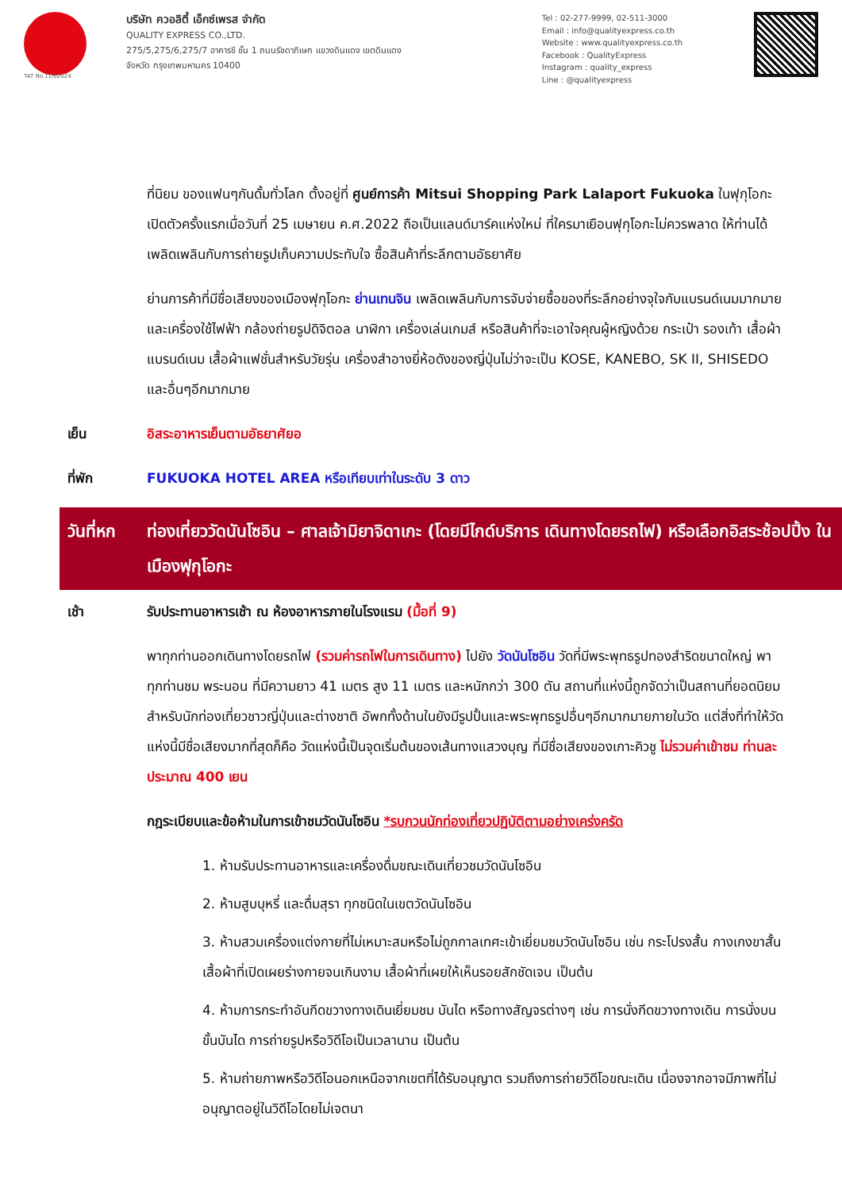บริษัท ควอลิตี้ เอ็กซ์เพรส จำกัด
QUALITY EXPRESS CO.,LTD.
275/5,275/6,275/7 อาคารซี ชั้น 1 ถนนรัชดาภิเษก แขวงดินแดง เขตดินแดง
จังหวัด กรุงเทพมหานคร 10400
Tel : 02-277-9999, 02-511-3000
Email : info@qualityexpress.co.th
Website : www.qualityexpress.co.th
Facebook : QualityExpress
Instagram : quality_express
Line : @qualityexpress
TAT No.11/02024
ที่นิยม ของแฟนๆกันดั้มทั่วโลก ตั้งอยู่ที่ ศูนย์การค้า Mitsui Shopping Park Lalaport Fukuoka ในฟุกุโอกะ เปิดตัวครั้งแรกเมื่อวันที่ 25 เมษายน ค.ศ.2022 ถือเป็นแลนด์มาร์คแห่งใหม่ ที่ใครมาเยือนฟุกุโอกะไม่ควรพลาด ให้ท่านได้เพลิดเพลินกับการถ่ายรูปเก็บความประทับใจ ซื้อสินค้าที่ระลึกตามอัธยาศัย
ย่านการค้าที่มีชื่อเสียงของเมืองฟุกุโอกะ ย่านเทนจิน เพลิดเพลินกับการจับจ่ายซื้อของที่ระลึกอย่างจุใจกับแบรนด์เนมมากมาย และเครื่องใช้ไฟฟ้า กล้องถ่ายรูปดิจิตอล นาฬิกา เครื่องเล่นเกมส์ หรือสินค้าที่จะเอาใจคุณผู้หญิงด้วย กระเป๋า รองเท้า เสื้อผ้าแบรนด์เนม เสื้อผ้าแฟชั่นสำหรับวัยรุ่น เครื่องสำอางยี่ห้อดังของญี่ปุ่นไม่ว่าจะเป็น KOSE, KANEBO, SK II, SHISEDO และอื่นๆอีกมากมาย
เย็น อิสระอาหารเย็นตามอัธยาศัยอ
ที่พัก FUKUOKA HOTEL AREA หรือเทียบเท่าในระดับ 3 ดาว
วันที่หก ท่องเที่ยววัดนันโซอิน – ศาลเจ้ามิยาจิดาเกะ (โดยมีไกด์บริการ เดินทางโดยรถไฟ) หรือเลือกอิสระช้อปปิ้ง ในเมืองฟุกุโอกะ
เช้า รับประทานอาหารเช้า ณ ห้องอาหารภายในโรงแรม (มื้อที่ 9)
พาทุกท่านออกเดินทางโดยรถไฟ (รวมค่ารถไฟในการเดินทาง) ไปยัง วัดนันโซอิน วัดที่มีพระพุทธรูปทองสำริดขนาดใหญ่ พาทุกท่านชม พระนอน ที่มีความยาว 41 เมตร สูง 11 เมตร และหนักกว่า 300 ตัน สถานที่แห่งนี้ถูกจัดว่าเป็นสถานที่ยอดนิยมสำหรับนักท่องเที่ยวชาวญี่ปุ่นและต่างชาติ อัพกทั้งด้านในยังมีรูปปั้นและพระพุทธรูปอื่นๆอีกมากมายภายในวัด แต่สิ่งที่ทำให้วัดแห่งนี้มีชื่อเสียงมากที่สุดก็คือ วัดแห่งนี้เป็นจุดเริ่มต้นของเส้นทางแสวงบุญ ที่มีชื่อเสียงของเกาะคิวชู ไม่รวมค่าเข้าชม ท่านละประมาณ 400 เยน
กฎระเบียบและข้อห้ามในการเข้าชมวัดนันโซอิน *รบกวนนักท่องเที่ยวปฏิบัติตามอย่างเคร่งครัด
1. ห้ามรับประทานอาหารและเครื่องดื่มขณะเดินเที่ยวชมวัดนันโซอิน
2. ห้ามสูบบุหรี่ และดื่มสุรา ทุกชนิดในเขตวัดนันโซอิน
3. ห้ามสวมเครื่องแต่งกายที่ไม่เหมาะสมหรือไม่ถูกกาลเทศะเข้าเยี่ยมชมวัดนันโซอิน เช่น กระโปรงสั้น กางเกงขาสั้น เสื้อผ้าที่เปิดเผยร่างกายจนเกินงาม เสื้อผ้าที่เผยให้เห็นรอยสักชัดเจน เป็นต้น
4. ห้ามการกระทำอันกีดขวางทางเดินเยี่ยมชม บันได หรือทางสัญจรต่างๆ เช่น การนั่งกีดขวางทางเดิน การนั่งบนขั้นบันได การถ่ายรูปหรือวิดีโอเป็นเวลานาน เป็นต้น
5. ห้ามถ่ายภาพหรือวิดีโอนอกเหนือจากเขตที่ได้รับอนุญาต รวมถึงการถ่ายวิดีโอขณะเดิน เนื่องจากอาจมีภาพที่ไม่อนุญาตอยู่ในวิดีโอโดยไม่เจตนา